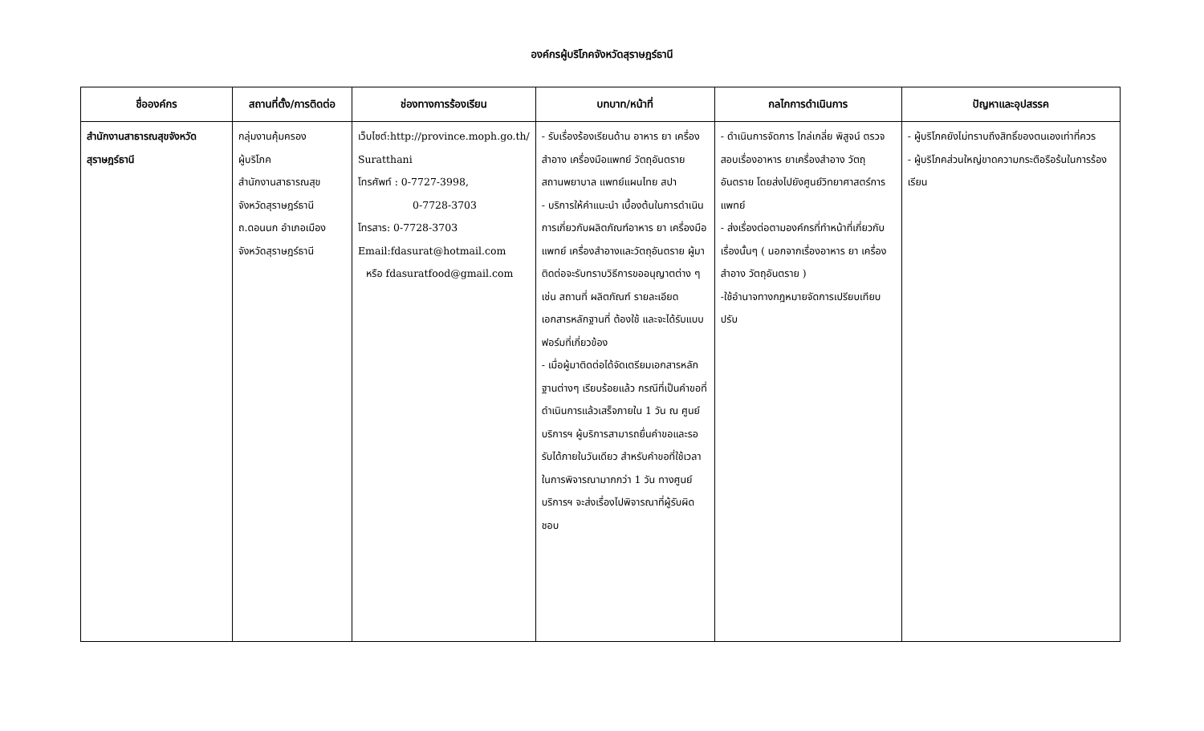องค์กรผู้บริโภคจังหวัดสุราษฎร์ธานี
| ชื่อองค์กร | สถานที่ตั้ง/การติดต่อ | ช่องทางการร้องเรียน | บทบาท/หน้าที่ | กลไกการดำเนินการ | ปัญหาและอุปสรรค |
| --- | --- | --- | --- | --- | --- |
| สำนักงานสาธารณสุขจังหวัดสุราษฎร์ธานี | กลุ่มงานคุ้มครอง ผู้บริโภค สำนักงานสาธารณสุข จังหวัดสุราษฎร์ธานี ถ.ดอนนก อำเภอเมือง จังหวัดสุราษฎร์ธานี | เว็บไซต์:http://province.moph.go.th/ Suratthani โทรศัพท์ : 0-7727-3998, 0-7728-3703 โทรสาร: 0-7728-3703 Email:fdasurat@hotmail.com หรือ fdasuratfood@gmail.com | - รับเรื่องร้องเรียนด้าน อาหาร ยา เครื่องสำอาง เครื่องมือแพทย์ วัตถุอันตราย สถานพยาบาล แพทย์แผนไทย สปา - บริการให้คำแนะนำ เบื้องต้นในการดำเนินการเกี่ยวกับผลิตภัณฑ์อาหาร ยา เครื่องมือแพทย์ เครื่องสำอางและวัตถุอันตราย ผู้มาติดต่อจะรับทราบวิธีการขออนุญาตต่าง ๆ เช่น สถานที่ ผลิตภัณฑ์ รายละเอียด เอกสารหลักฐานที่ ต้องใช้ และจะได้รับแบบฟอร์มที่เกี่ยวข้อง - เมื่อผู้มาติดต่อได้จัดเตรียมเอกสารหลักฐานต่างๆ เรียบร้อยแล้ว กรณีที่เป็นคำขอที่ดำเนินการแล้วเสร็จภายใน 1 วัน ณ ศูนย์บริการฯ ผู้บริการสามารถยื่นคำขอและรอรับได้ภายในวันเดียว สำหรับคำขอที่ใช้เวลาในการพิจารณามากกว่า 1 วัน ทางศูนย์บริการฯ จะส่งเรื่องไปพิจารณาที่ผู้รับผิดชอบ | - ดำเนินการจัดการ ไกล่เกลี่ย พิสูจน์ ตรวจสอบเรื่องอาหาร ยาเครื่องสำอาง วัตถุอันตราย โดยส่งไปยังศูนย์วิทยาศาสตร์การแพทย์ - ส่งเรื่องต่อตามองค์กรที่ทำหน้าที่เกี่ยวกับเรื่องนั้นๆ ( นอกจากเรื่องอาหาร ยา เครื่องสำอาง วัตถุอันตราย ) -ใช้อำนาจทางกฎหมายจัดการเปรียบเทียบปรับ | - ผู้บริโภคยังไม่ทราบถึงสิทธิ์ของตนเองเท่าที่ควร - ผู้บริโภคส่วนใหญ่ขาดความกระตือรือร้นในการร้องเรียน |